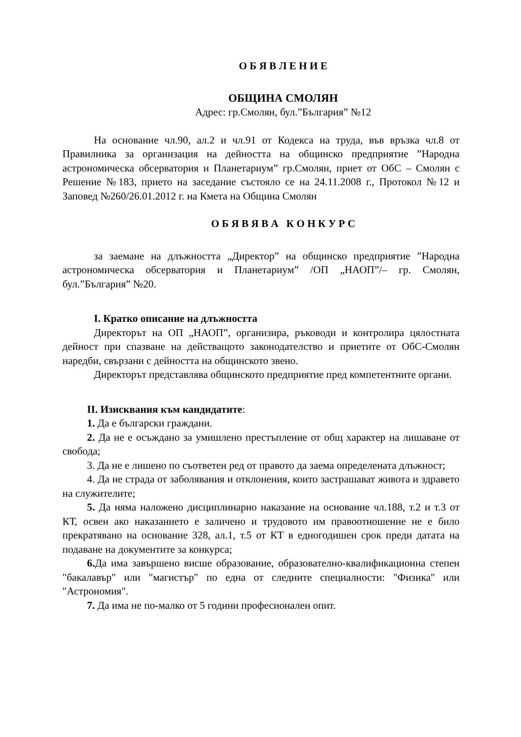О Б Я В Л Е Н И Е
ОБЩИНА СМОЛЯН
Адрес: гр.Смолян, бул.”България” №12
На основание чл.90, ал.2 и чл.91 от Кодекса на труда, във връзка чл.8 от Правилника за организация на дейността на общинско предприятие ”Народна астрономическа обсерватория и Планетариум” гр.Смолян, приет от ОбС – Смолян с Решение №183, прието на заседание състояло се на 24.11.2008 г., Протокол №12 и Заповед №260/26.01.2012 г. на Кмета на Община Смолян
О Б Я В Я В А К О Н К У Р С
за заемане на длъжността „Директор” на общинско предприятие ”Народна астрономическа обсерватория и Планетариум” /ОП „НАОП”/– гр. Смолян, бул.”България” №20.
І. Кратко описание на длъжността
Директорът на ОП „НАОП”, организира, ръководи и контролира цялостната дейност при спазване на действащото законодателство и приетите от ОбС-Смолян наредби, свързани с дейността на общинското звено.
Директорът представлява общинското предприятие пред компетентните органи.
ІІ. Изисквания към кандидатите:
1. Да е български граждани.
2. Да не е осъждано за умишлено престъпление от общ характер на лишаване от свобода;
3. Да не е лишено по съответен ред от правото да заема определената длъжност;
4. Да не страда от заболявания и отклонения, които застрашават живота и здравето на служителите;
5. Да няма наложено дисциплинарно наказание на основание чл.188, т.2 и т.3 от КТ, освен ако наказанието е заличено и трудовото им правоотношение не е било прекратявано на основание 328, ал.1, т.5 от КТ в едногодишен срок преди датата на подаване на документите за конкурса;
6. Да има завършено висше образование, образователно-квалификационна степен "бакалавър" или "магистър" по една от следните специалности: "Физика" или "Астрономия".
7. Да има не по-малко от 5 години професионален опит.